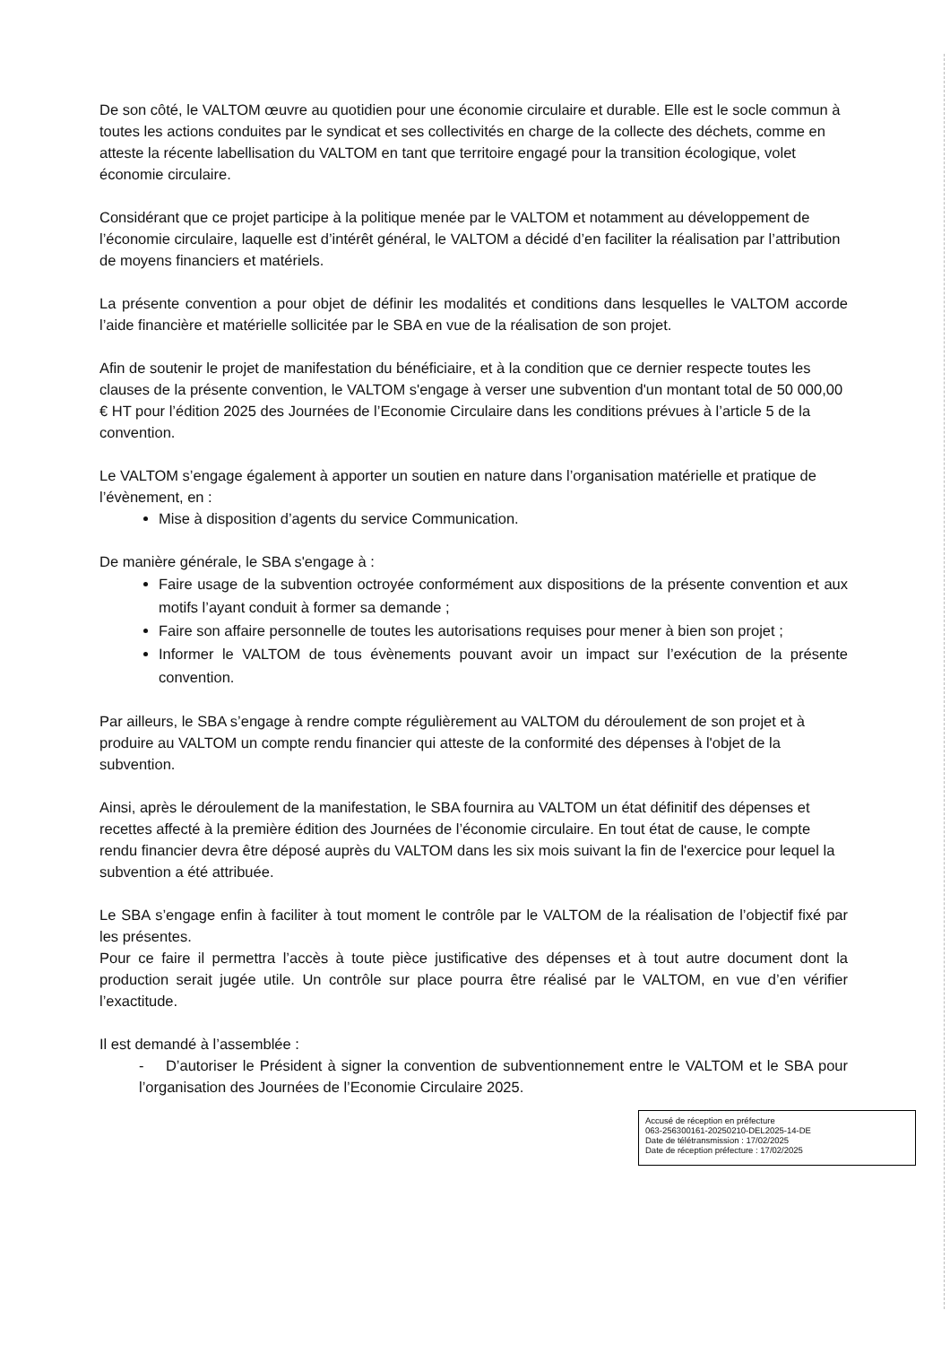De son côté, le VALTOM œuvre au quotidien pour une économie circulaire et durable. Elle est le socle commun à toutes les actions conduites par le syndicat et ses collectivités en charge de la collecte des déchets, comme en atteste la récente labellisation du VALTOM en tant que territoire engagé pour la transition écologique, volet économie circulaire.
Considérant que ce projet participe à la politique menée par le VALTOM et notamment au développement de l’économie circulaire, laquelle est d’intérêt général, le VALTOM a décidé d’en faciliter la réalisation par l’attribution de moyens financiers et matériels.
La présente convention a pour objet de définir les modalités et conditions dans lesquelles le VALTOM accorde l’aide financière et matérielle sollicitée par le SBA en vue de la réalisation de son projet.
Afin de soutenir le projet de manifestation du bénéficiaire, et à la condition que ce dernier respecte toutes les clauses de la présente convention, le VALTOM s'engage à verser une subvention d'un montant total de 50 000,00 € HT pour l’édition 2025 des Journées de l’Economie Circulaire dans les conditions prévues à l’article 5 de la convention.
Le VALTOM s’engage également à apporter un soutien en nature dans l’organisation matérielle et pratique de l’évènement, en :
Mise à disposition d’agents du service Communication.
De manière générale, le SBA s'engage à :
Faire usage de la subvention octroyée conformément aux dispositions de la présente convention et aux motifs l’ayant conduit à former sa demande ;
Faire son affaire personnelle de toutes les autorisations requises pour mener à bien son projet ;
Informer le VALTOM de tous évènements pouvant avoir un impact sur l’exécution de la présente convention.
Par ailleurs, le SBA s’engage à rendre compte régulièrement au VALTOM du déroulement de son projet et à produire au VALTOM un compte rendu financier qui atteste de la conformité des dépenses à l'objet de la subvention.
Ainsi, après le déroulement de la manifestation, le SBA fournira au VALTOM un état définitif des dépenses et recettes affecté à la première édition des Journées de l’économie circulaire. En tout état de cause, le compte rendu financier devra être déposé auprès du VALTOM dans les six mois suivant la fin de l'exercice pour lequel la subvention a été attribuée.
Le SBA s’engage enfin à faciliter à tout moment le contrôle par le VALTOM de la réalisation de l’objectif fixé par les présentes.
Pour ce faire il permettra l’accès à toute pièce justificative des dépenses et à tout autre document dont la production serait jugée utile. Un contrôle sur place pourra être réalisé par le VALTOM, en vue d’en vérifier l’exactitude.
Il est demandé à l’assemblée :
- D’autoriser le Président à signer la convention de subventionnement entre le VALTOM et le SBA pour l’organisation des Journées de l’Economie Circulaire 2025.
Accusé de réception en préfecture
063-256300161-20250210-DEL2025-14-DE
Date de télétransmission : 17/02/2025
Date de réception préfecture : 17/02/2025